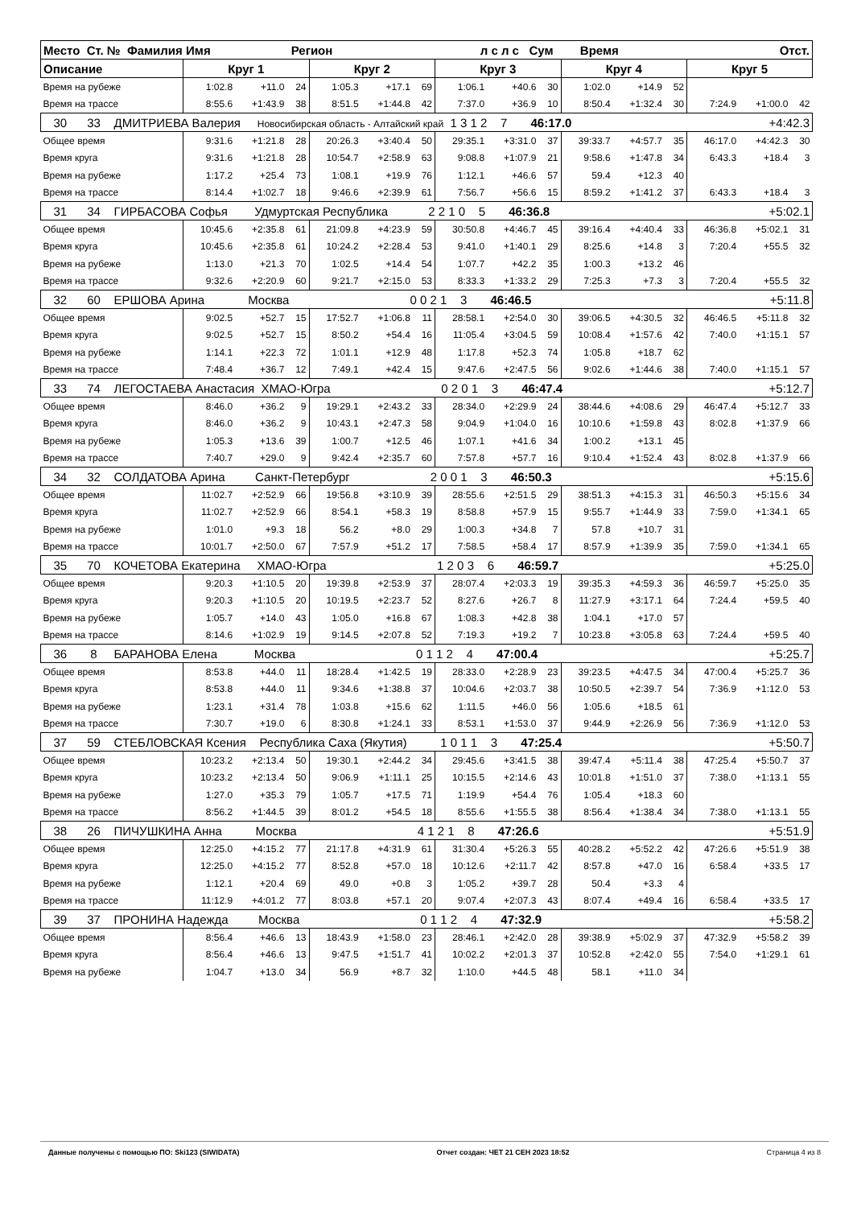| Место Ст. № Фамилия Имя Регион л с л с Сум Время Отст. | | | | | | | | | | | | | | | |
| Описание | Круг 1 | | | Круг 2 | | | Круг 3 | | | Круг 4 | | | Круг 5 | | |
| Время на рубеже | 1:02.8 | +11.0 | 24 | 1:05.3 | +17.1 | 69 | 1:06.1 | +40.6 | 30 | 1:02.0 | +14.9 | 52 | | | |
| Время на трассе | 8:55.6 | +1:43.9 | 38 | 8:51.5 | +1:44.8 | 42 | 7:37.0 | +36.9 | 10 | 8:50.4 | +1:32.4 | 30 | 7:24.9 | +1:00.0 | 42 |
| 30 33 ДМИТРИЕВА Валерия Новосибирская область - Алтайский край 1 3 1 2 7 46:17.0 +4:42.3 | | | | | | | | | | | | | | | |
| Общее время | 9:31.6 | +1:21.8 | 28 | 20:26.3 | +3:40.4 | 50 | 29:35.1 | +3:31.0 | 37 | 39:33.7 | +4:57.7 | 35 | 46:17.0 | +4:42.3 | 30 |
| Время круга | 9:31.6 | +1:21.8 | 28 | 10:54.7 | +2:58.9 | 63 | 9:08.8 | +1:07.9 | 21 | 9:58.6 | +1:47.8 | 34 | 6:43.3 | +18.4 | 3 |
| Время на рубеже | 1:17.2 | +25.4 | 73 | 1:08.1 | +19.9 | 76 | 1:12.1 | +46.6 | 57 | 59.4 | +12.3 | 40 | | | |
| Время на трассе | 8:14.4 | +1:02.7 | 18 | 9:46.6 | +2:39.9 | 61 | 7:56.7 | +56.6 | 15 | 8:59.2 | +1:41.2 | 37 | 6:43.3 | +18.4 | 3 |
| 31 34 ГИРБАСОВА Софья Удмуртская Республика 2 2 1 0 5 46:36.8 +5:02.1 | | | | | | | | | | | | | | | |
| Общее время | 10:45.6 | +2:35.8 | 61 | 21:09.8 | +4:23.9 | 59 | 30:50.8 | +4:46.7 | 45 | 39:16.4 | +4:40.4 | 33 | 46:36.8 | +5:02.1 | 31 |
| Время круга | 10:45.6 | +2:35.8 | 61 | 10:24.2 | +2:28.4 | 53 | 9:41.0 | +1:40.1 | 29 | 8:25.6 | +14.8 | 3 | 7:20.4 | +55.5 | 32 |
| Время на рубеже | 1:13.0 | +21.3 | 70 | 1:02.5 | +14.4 | 54 | 1:07.7 | +42.2 | 35 | 1:00.3 | +13.2 | 46 | | | |
| Время на трассе | 9:32.6 | +2:20.9 | 60 | 9:21.7 | +2:15.0 | 53 | 8:33.3 | +1:33.2 | 29 | 7:25.3 | +7.3 | 3 | 7:20.4 | +55.5 | 32 |
| 32 60 ЕРШОВА Арина Москва 0 0 2 1 3 46:46.5 +5:11.8 | | | | | | | | | | | | | | | |
| Общее время | 9:02.5 | +52.7 | 15 | 17:52.7 | +1:06.8 | 11 | 28:58.1 | +2:54.0 | 30 | 39:06.5 | +4:30.5 | 32 | 46:46.5 | +5:11.8 | 32 |
| Время круга | 9:02.5 | +52.7 | 15 | 8:50.2 | +54.4 | 16 | 11:05.4 | +3:04.5 | 59 | 10:08.4 | +1:57.6 | 42 | 7:40.0 | +1:15.1 | 57 |
| Время на рубеже | 1:14.1 | +22.3 | 72 | 1:01.1 | +12.9 | 48 | 1:17.8 | +52.3 | 74 | 1:05.8 | +18.7 | 62 | | | |
| Время на трассе | 7:48.4 | +36.7 | 12 | 7:49.1 | +42.4 | 15 | 9:47.6 | +2:47.5 | 56 | 9:02.6 | +1:44.6 | 38 | 7:40.0 | +1:15.1 | 57 |
| 33 74 ЛЕГОСТАЕВА Анастасия ХМАО-Югра 0 2 0 1 3 46:47.4 +5:12.7 | | | | | | | | | | | | | | | |
| Общее время | 8:46.0 | +36.2 | 9 | 19:29.1 | +2:43.2 | 33 | 28:34.0 | +2:29.9 | 24 | 38:44.6 | +4:08.6 | 29 | 46:47.4 | +5:12.7 | 33 |
| Время круга | 8:46.0 | +36.2 | 9 | 10:43.1 | +2:47.3 | 58 | 9:04.9 | +1:04.0 | 16 | 10:10.6 | +1:59.8 | 43 | 8:02.8 | +1:37.9 | 66 |
| Время на рубеже | 1:05.3 | +13.6 | 39 | 1:00.7 | +12.5 | 46 | 1:07.1 | +41.6 | 34 | 1:00.2 | +13.1 | 45 | | | |
| Время на трассе | 7:40.7 | +29.0 | 9 | 9:42.4 | +2:35.7 | 60 | 7:57.8 | +57.7 | 16 | 9:10.4 | +1:52.4 | 43 | 8:02.8 | +1:37.9 | 66 |
| 34 32 СОЛДАТОВА Арина Санкт-Петербург 2 0 0 1 3 46:50.3 +5:15.6 | | | | | | | | | | | | | | | |
| Общее время | 11:02.7 | +2:52.9 | 66 | 19:56.8 | +3:10.9 | 39 | 28:55.6 | +2:51.5 | 29 | 38:51.3 | +4:15.3 | 31 | 46:50.3 | +5:15.6 | 34 |
| Время круга | 11:02.7 | +2:52.9 | 66 | 8:54.1 | +58.3 | 19 | 8:58.8 | +57.9 | 15 | 9:55.7 | +1:44.9 | 33 | 7:59.0 | +1:34.1 | 65 |
| Время на рубеже | 1:01.0 | +9.3 | 18 | 56.2 | +8.0 | 29 | 1:00.3 | +34.8 | 7 | 57.8 | +10.7 | 31 | | | |
| Время на трассе | 10:01.7 | +2:50.0 | 67 | 7:57.9 | +51.2 | 17 | 7:58.5 | +58.4 | 17 | 8:57.9 | +1:39.9 | 35 | 7:59.0 | +1:34.1 | 65 |
| 35 70 КОЧЕТОВА Екатерина ХМАО-Югра 1 2 0 3 6 46:59.7 +5:25.0 | | | | | | | | | | | | | | | |
| Общее время | 9:20.3 | +1:10.5 | 20 | 19:39.8 | +2:53.9 | 37 | 28:07.4 | +2:03.3 | 19 | 39:35.3 | +4:59.3 | 36 | 46:59.7 | +5:25.0 | 35 |
| Время круга | 9:20.3 | +1:10.5 | 20 | 10:19.5 | +2:23.7 | 52 | 8:27.6 | +26.7 | 8 | 11:27.9 | +3:17.1 | 64 | 7:24.4 | +59.5 | 40 |
| Время на рубеже | 1:05.7 | +14.0 | 43 | 1:05.0 | +16.8 | 67 | 1:08.3 | +42.8 | 38 | 1:04.1 | +17.0 | 57 | | | |
| Время на трассе | 8:14.6 | +1:02.9 | 19 | 9:14.5 | +2:07.8 | 52 | 7:19.3 | +19.2 | 7 | 10:23.8 | +3:05.8 | 63 | 7:24.4 | +59.5 | 40 |
| 36 8 БАРАНОВА Елена Москва 0 1 1 2 4 47:00.4 +5:25.7 | | | | | | | | | | | | | | | |
| Общее время | 8:53.8 | +44.0 | 11 | 18:28.4 | +1:42.5 | 19 | 28:33.0 | +2:28.9 | 23 | 39:23.5 | +4:47.5 | 34 | 47:00.4 | +5:25.7 | 36 |
| Время круга | 8:53.8 | +44.0 | 11 | 9:34.6 | +1:38.8 | 37 | 10:04.6 | +2:03.7 | 38 | 10:50.5 | +2:39.7 | 54 | 7:36.9 | +1:12.0 | 53 |
| Время на рубеже | 1:23.1 | +31.4 | 78 | 1:03.8 | +15.6 | 62 | 1:11.5 | +46.0 | 56 | 1:05.6 | +18.5 | 61 | | | |
| Время на трассе | 7:30.7 | +19.0 | 6 | 8:30.8 | +1:24.1 | 33 | 8:53.1 | +1:53.0 | 37 | 9:44.9 | +2:26.9 | 56 | 7:36.9 | +1:12.0 | 53 |
| 37 59 СТЕБЛОВСКАЯ Ксения Республика Саха (Якутия) 1 0 1 1 3 47:25.4 +5:50.7 | | | | | | | | | | | | | | | |
| Общее время | 10:23.2 | +2:13.4 | 50 | 19:30.1 | +2:44.2 | 34 | 29:45.6 | +3:41.5 | 38 | 39:47.4 | +5:11.4 | 38 | 47:25.4 | +5:50.7 | 37 |
| Время круга | 10:23.2 | +2:13.4 | 50 | 9:06.9 | +1:11.1 | 25 | 10:15.5 | +2:14.6 | 43 | 10:01.8 | +1:51.0 | 37 | 7:38.0 | +1:13.1 | 55 |
| Время на рубеже | 1:27.0 | +35.3 | 79 | 1:05.7 | +17.5 | 71 | 1:19.9 | +54.4 | 76 | 1:05.4 | +18.3 | 60 | | | |
| Время на трассе | 8:56.2 | +1:44.5 | 39 | 8:01.2 | +54.5 | 18 | 8:55.6 | +1:55.5 | 38 | 8:56.4 | +1:38.4 | 34 | 7:38.0 | +1:13.1 | 55 |
| 38 26 ПИЧУШКИНА Анна Москва 4 1 2 1 8 47:26.6 +5:51.9 | | | | | | | | | | | | | | | |
| Общее время | 12:25.0 | +4:15.2 | 77 | 21:17.8 | +4:31.9 | 61 | 31:30.4 | +5:26.3 | 55 | 40:28.2 | +5:52.2 | 42 | 47:26.6 | +5:51.9 | 38 |
| Время круга | 12:25.0 | +4:15.2 | 77 | 8:52.8 | +57.0 | 18 | 10:12.6 | +2:11.7 | 42 | 8:57.8 | +47.0 | 16 | 6:58.4 | +33.5 | 17 |
| Время на рубеже | 1:12.1 | +20.4 | 69 | 49.0 | +0.8 | 3 | 1:05.2 | +39.7 | 28 | 50.4 | +3.3 | 4 | | | |
| Время на трассе | 11:12.9 | +4:01.2 | 77 | 8:03.8 | +57.1 | 20 | 9:07.4 | +2:07.3 | 43 | 8:07.4 | +49.4 | 16 | 6:58.4 | +33.5 | 17 |
| 39 37 ПРОНИНА Надежда Москва 0 1 1 2 4 47:32.9 +5:58.2 | | | | | | | | | | | | | | | |
| Общее время | 8:56.4 | +46.6 | 13 | 18:43.9 | +1:58.0 | 23 | 28:46.1 | +2:42.0 | 28 | 39:38.9 | +5:02.9 | 37 | 47:32.9 | +5:58.2 | 39 |
| Время круга | 8:56.4 | +46.6 | 13 | 9:47.5 | +1:51.7 | 41 | 10:02.2 | +2:01.3 | 37 | 10:52.8 | +2:42.0 | 55 | 7:54.0 | +1:29.1 | 61 |
| Время на рубеже | 1:04.7 | +13.0 | 34 | 56.9 | +8.7 | 32 | 1:10.0 | +44.5 | 48 | 58.1 | +11.0 | 34 | | | |
Данные получены с помощью ПО: Ski123 (SIWIDATA) Отчет создан: ЧЕТ 21 СЕН 2023 18:52 Страница 4 из 8